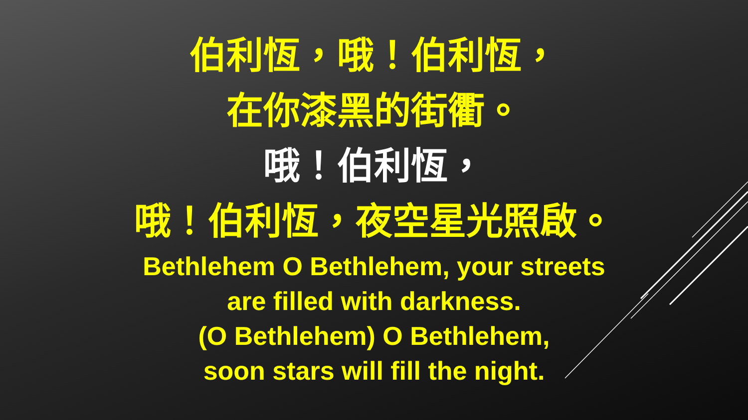伯利恆，哦！伯利恆，
在你漆黑的街衢。
哦！伯利恆，
哦！伯利恆，夜空星光照啟。
Bethlehem O Bethlehem, your streets
are filled with darkness.
(O Bethlehem) O Bethlehem,
soon stars will fill the night.